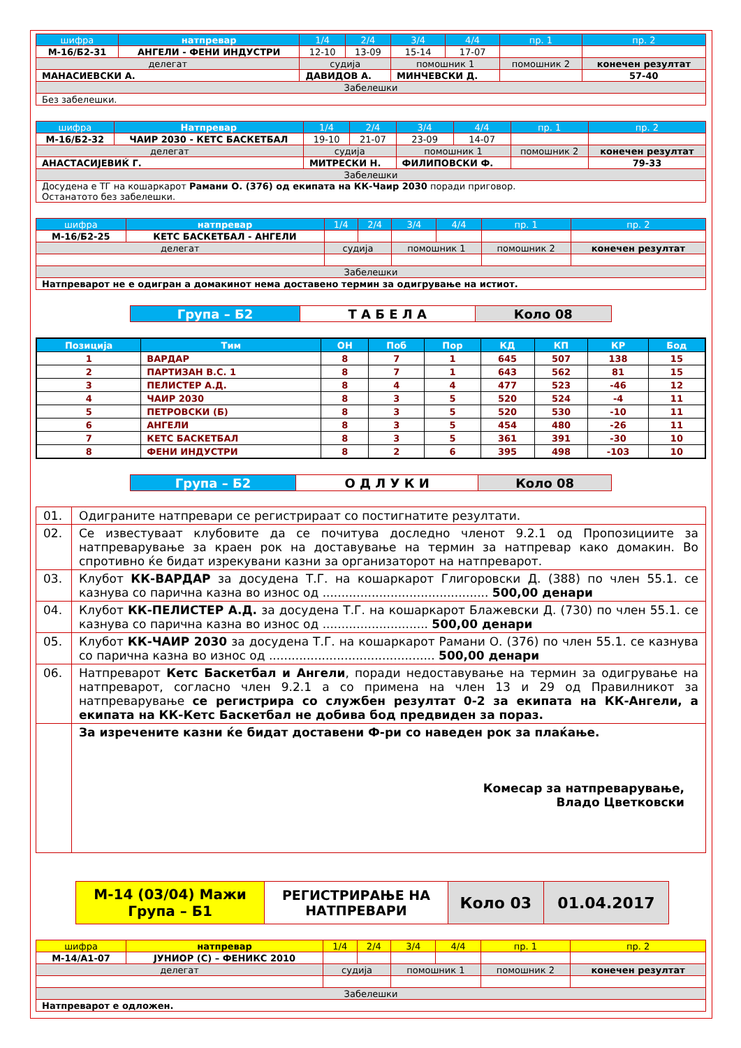| шифра | натпревар | 1/4 | 2/4 | 3/4 | 4/4 | пр. 1 | пр. 2 |
| М-16/Б2-31 | АНГЕЛИ - ФЕНИ ИНДУСТРИ | 12-10 | 13-09 | 15-14 | 17-07 | | |
| делегат | | судија | | помошник 1 | | помошник 2 | конечен резултат |
| МАНАСИЕВСКИ А. | | ДАВИДОВ А. | | МИНЧЕВСКИ Д. | | | 57-40 |
| Забелешки | | | | | | | |
| Без забелешки. | | | | | | | |
| шифра | Натпревар | 1/4 | 2/4 | 3/4 | 4/4 | пр. 1 | пр. 2 |
| М-16/Б2-32 | ЧАИР 2030 - КЕТС БАСКЕТБАЛ | 19-10 | 21-07 | 23-09 | 14-07 | | |
| делегат | | судија | | помошник 1 | | помошник 2 | конечен резултат |
| АНАСТАСИЈЕВИЌ Г. | | МИТРЕСКИ Н. | | ФИЛИПОВСКИ Ф. | | | 79-33 |
| Забелешки | | | | | | | |
| Досудена е ТГ на кошаркарот Рамани О. (376) од екипата на КК-Чаир 2030 поради приговор. Останатото без забелешки. | | | | | | | |
| шифра | натпревар | 1/4 | 2/4 | 3/4 | 4/4 | пр. 1 | пр. 2 |
| М-16/Б2-25 | КЕТС БАСКЕТБАЛ - АНГЕЛИ | | | | | | |
| делегат | | судија | | помошник 1 | | помошник 2 | конечен резултат |
| Забелешки | | | | | | | |
| Натпреварот не е одигран а домакинот нема доставено термин за одигрување на истиот. | | | | | | | |
| Група – Б2 | Т А Б Е Л А | Коло 08 |
| Позиција | Тим | ОН | Поб | Пор | КД | КП | КР | Бод |
| --- | --- | --- | --- | --- | --- | --- | --- | --- |
| 1 | ВАРДАР | 8 | 7 | 1 | 645 | 507 | 138 | 15 |
| 2 | ПАРТИЗАН В.С. 1 | 8 | 7 | 1 | 643 | 562 | 81 | 15 |
| 3 | ПЕЛИСТЕР А.Д. | 8 | 4 | 4 | 477 | 523 | -46 | 12 |
| 4 | ЧАИР 2030 | 8 | 3 | 5 | 520 | 524 | -4 | 11 |
| 5 | ПЕТРОВСКИ (Б) | 8 | 3 | 5 | 520 | 530 | -10 | 11 |
| 6 | АНГЕЛИ | 8 | 3 | 5 | 454 | 480 | -26 | 11 |
| 7 | КЕТС БАСКЕТБАЛ | 8 | 3 | 5 | 361 | 391 | -30 | 10 |
| 8 | ФЕНИ ИНДУСТРИ | 8 | 2 | 6 | 395 | 498 | -103 | 10 |
| Група – Б2 | О Д Л У К И | Коло 08 |
| 01. | Одиграните натпревари се регистрираат со постигнатите резултати. |
| 02. | Се известуваат клубовите да се почитува доследно членот 9.2.1 од Пропозициите за натпреварување за краен рок на доставување на термин за натпревар како домакин. Во спротивно ќе бидат изрекувани казни за организаторот на натпреварот. |
| 03. | Клубот КК-ВАРДАР за досудена Т.Г. на кошаркарот Глигоровски Д. (388) по член 55.1. се казнува со парична казна во износ од ............................................ 500,00 денари |
| 04. | Клубот КК-ПЕЛИСТЕР А.Д. за досудена Т.Г. на кошаркарот Блажевски Д. (730) по член 55.1. се казнува со парична казна во износ од ............................ 500,00 денари |
| 05. | Клубот КК-ЧАИР 2030 за досудена Т.Г. на кошаркарот Рамани О. (376) по член 55.1. се казнува со парична казна во износ од ............................................ 500,00 денари |
| 06. | Натпреварот Кетс Баскетбал и Ангели , поради недоставување на термин за одигрување на натпреварот, согласно член 9.2.1 а со примена на член 13 и 29 од Правилникот за натпреварување се регистрира со службен резултат 0-2 за екипата на КК-Ангели, а екипата на КК-Кетс Баскетбал не добива бод предвиден за пораз. |
| | За изречените казни ќе бидат доставени Ф-ри со наведен рок за плаќање. Комесар за натпреварување, Владо Цветковски |
| М-14 (03/04) Мажи Група – Б1 | РЕГИСТРИРАЊЕ НА НАТПРЕВАРИ | Коло 03 | 01.04.2017 |
| шифра | натпревар | 1/4 | 2/4 | 3/4 | 4/4 | пр. 1 | пр. 2 |
| М-14/А1-07 | ЈУНИОР (С) – ФЕНИКС 2010 | | | | | | |
| делегат | | судија | | помошник 1 | | помошник 2 | конечен резултат |
| Забелешки | | | | | | | |
| Натпреварот е одложен. | | | | | | | |